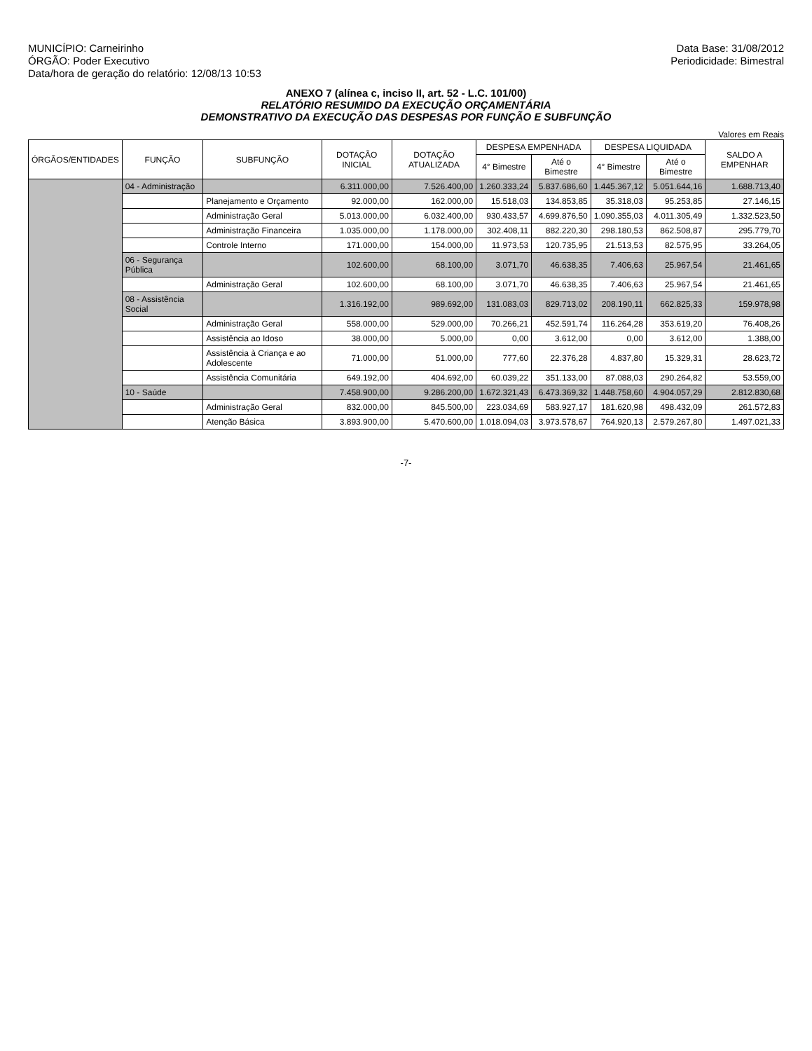MUNICÍPIO: Carneirinho
ÓRGÃO: Poder Executivo
Data/hora de geração do relatório: 12/08/13 10:53
Data Base: 31/08/2012
Periodicidade: Bimestral
ANEXO 7 (alínea c, inciso II, art. 52 - L.C. 101/00)
RELATÓRIO RESUMIDO DA EXECUÇÃO ORÇAMENTÁRIA
DEMONSTRATIVO DA EXECUÇÃO DAS DESPESAS POR FUNÇÃO E SUBFUNÇÃO
Valores em Reais
| ÓRGÃOS/ENTIDADES | FUNÇÃO | SUBFUNÇÃO | DOTAÇÃO INICIAL | DOTAÇÃO ATUALIZADA | DESPESA EMPENHADA | | DESPESA LIQUIDADA | | SALDO A EMPENHAR |
| --- | --- | --- | --- | --- | --- | --- | --- | --- | --- |
| | | | | | 4° Bimestre | Até o Bimestre | 4° Bimestre | Até o Bimestre | |
| | 04 - Administração | | 6.311.000,00 | 7.526.400,00 | 1.260.333,24 | 5.837.686,60 | 1.445.367,12 | 5.051.644,16 | 1.688.713,40 |
| | | Planejamento e Orçamento | 92.000,00 | 162.000,00 | 15.518,03 | 134.853,85 | 35.318,03 | 95.253,85 | 27.146,15 |
| | | Administração Geral | 5.013.000,00 | 6.032.400,00 | 930.433,57 | 4.699.876,50 | 1.090.355,03 | 4.011.305,49 | 1.332.523,50 |
| | | Administração Financeira | 1.035.000,00 | 1.178.000,00 | 302.408,11 | 882.220,30 | 298.180,53 | 862.508,87 | 295.779,70 |
| | | Controle Interno | 171.000,00 | 154.000,00 | 11.973,53 | 120.735,95 | 21.513,53 | 82.575,95 | 33.264,05 |
| | 06 - Segurança Pública | | 102.600,00 | 68.100,00 | 3.071,70 | 46.638,35 | 7.406,63 | 25.967,54 | 21.461,65 |
| | | Administração Geral | 102.600,00 | 68.100,00 | 3.071,70 | 46.638,35 | 7.406,63 | 25.967,54 | 21.461,65 |
| | 08 - Assistência Social | | 1.316.192,00 | 989.692,00 | 131.083,03 | 829.713,02 | 208.190,11 | 662.825,33 | 159.978,98 |
| | | Administração Geral | 558.000,00 | 529.000,00 | 70.266,21 | 452.591,74 | 116.264,28 | 353.619,20 | 76.408,26 |
| | | Assistência ao Idoso | 38.000,00 | 5.000,00 | 0,00 | 3.612,00 | 0,00 | 3.612,00 | 1.388,00 |
| | | Assistência à Criança e ao Adolescente | 71.000,00 | 51.000,00 | 777,60 | 22.376,28 | 4.837,80 | 15.329,31 | 28.623,72 |
| | | Assistência Comunitária | 649.192,00 | 404.692,00 | 60.039,22 | 351.133,00 | 87.088,03 | 290.264,82 | 53.559,00 |
| | 10 - Saúde | | 7.458.900,00 | 9.286.200,00 | 1.672.321,43 | 6.473.369,32 | 1.448.758,60 | 4.904.057,29 | 2.812.830,68 |
| | | Administração Geral | 832.000,00 | 845.500,00 | 223.034,69 | 583.927,17 | 181.620,98 | 498.432,09 | 261.572,83 |
| | | Atenção Básica | 3.893.900,00 | 5.470.600,00 | 1.018.094,03 | 3.973.578,67 | 764.920,13 | 2.579.267,80 | 1.497.021,33 |
-7-